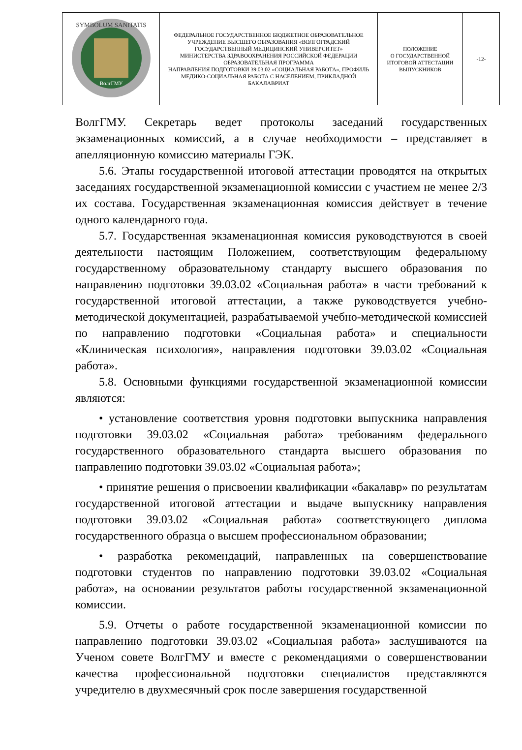| SYMBOLUM SANITATIS ВолгГМУ | ФЕДЕРАЛЬНОЕ ГОСУДАРСТВЕННОЕ БЮДЖЕТНОЕ ОБРАЗОВАТЕЛЬНОЕ УЧРЕЖДЕНИЕ ВЫСШЕГО ОБРАЗОВАНИЯ «ВОЛГОГРАДСКИЙ ГОСУДАРСТВЕННЫЙ МЕДИЦИНСКИЙ УНИВЕРСИТЕТ» МИНИСТЕРСТВА ЗДРАВООХРАНЕНИЯ РОССИЙСКОЙ ФЕДЕРАЦИИ ОБРАЗОВАТЕЛЬНАЯ ПРОГРАММА НАПРАВЛЕНИЯ ПОДГОТОВКИ 39.03.02 «СОЦИАЛЬНАЯ РАБОТА», ПРОФИЛЬ МЕДИКО-СОЦИАЛЬНАЯ РАБОТА С НАСЕЛЕНИЕМ, ПРИКЛАДНОЙ БАКАЛАВРИАТ | ПОЛОЖЕНИЕ О ГОСУДАРСТВЕННОЙ ИТОГОВОЙ АТТЕСТАЦИИ ВЫПУСКНИКОВ | -12- |
ВолгГМУ. Секретарь ведет протоколы заседаний государственных экзаменационных комиссий, а в случае необходимости – представляет в апелляционную комиссию материалы ГЭК.
5.6. Этапы государственной итоговой аттестации проводятся на открытых заседаниях государственной экзаменационной комиссии с участием не менее 2/3 их состава. Государственная экзаменационная комиссия действует в течение одного календарного года.
5.7. Государственная экзаменационная комиссия руководствуются в своей деятельности настоящим Положением, соответствующим федеральному государственному образовательному стандарту высшего образования по направлению подготовки 39.03.02 «Социальная работа» в части требований к государственной итоговой аттестации, а также руководствуется учебно-методической документацией, разрабатываемой учебно-методической комиссией по направлению подготовки «Социальная работа» и специальности «Клиническая психология», направления подготовки 39.03.02 «Социальная работа».
5.8. Основными функциями государственной экзаменационной комиссии являются:
• установление соответствия уровня подготовки выпускника направления подготовки 39.03.02 «Социальная работа» требованиям федерального государственного образовательного стандарта высшего образования по направлению подготовки 39.03.02 «Социальная работа»;
• принятие решения о присвоении квалификации «бакалавр» по результатам государственной итоговой аттестации и выдаче выпускнику направления подготовки 39.03.02 «Социальная работа» соответствующего диплома государственного образца о высшем профессиональном образовании;
• разработка рекомендаций, направленных на совершенствование подготовки студентов по направлению подготовки 39.03.02 «Социальная работа», на основании результатов работы государственной экзаменационной комиссии.
5.9. Отчеты о работе государственной экзаменационной комиссии по направлению подготовки 39.03.02 «Социальная работа» заслушиваются на Ученом совете ВолгГМУ и вместе с рекомендациями о совершенствовании качества профессиональной подготовки специалистов представляются учредителю в двухмесячный срок после завершения государственной